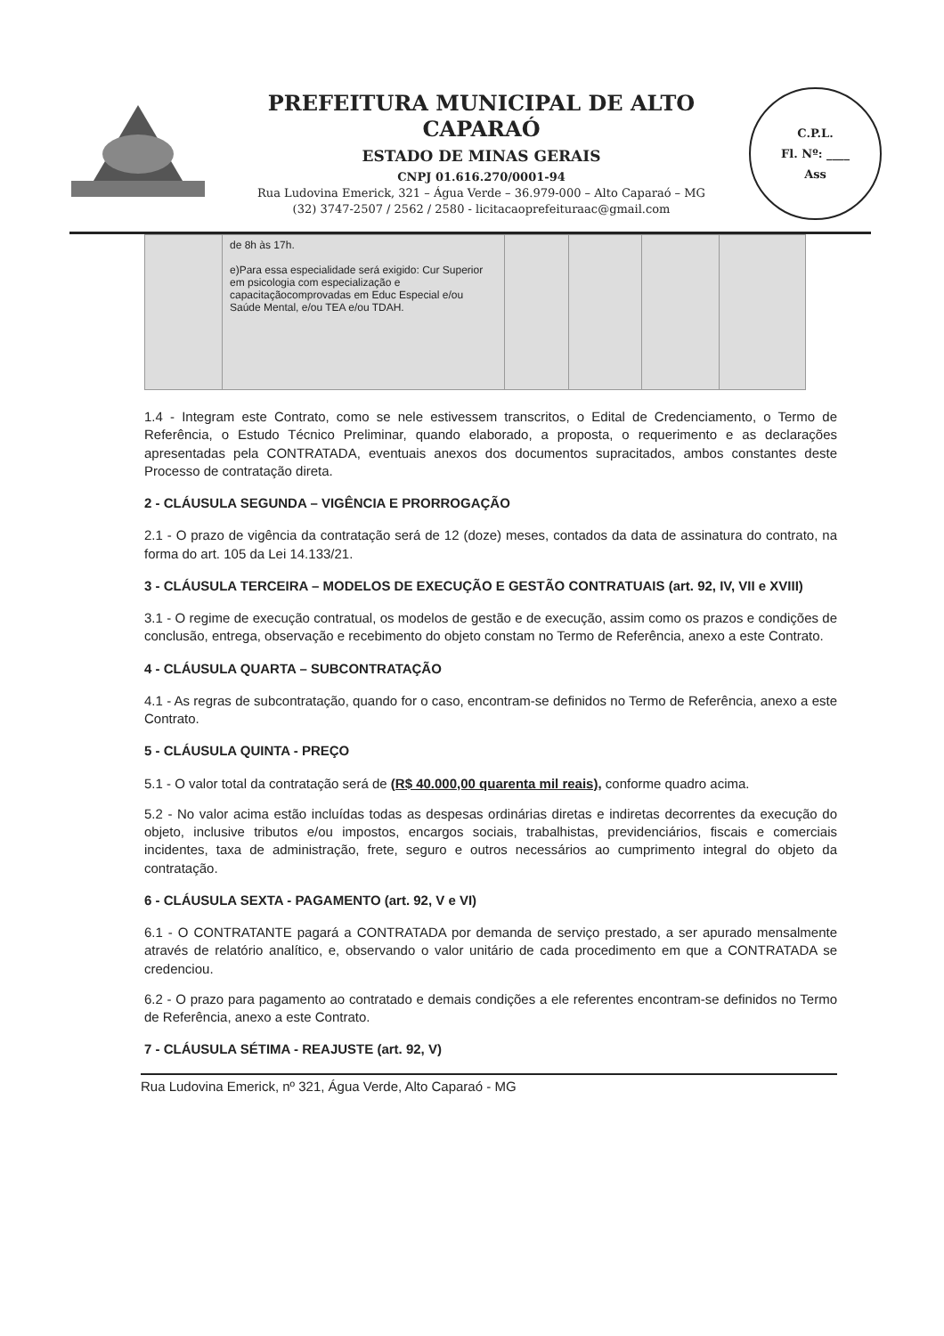PREFEITURA MUNICIPAL DE ALTO CAPARAÓ
ESTADO DE MINAS GERAIS
CNPJ 01.616.270/0001-94
Rua Ludovina Emerick, 321 – Água Verde – 36.979-000 – Alto Caparaó – MG
(32) 3747-2507 / 2562 / 2580 - licitacaoprefeituraac@gmail.com
C.P.L.
Fl. Nº: ____
Ass
| | de 8h às 17h. e)Para essa especialidade será exigido: Cur Superior em psicologia com especialização e capacitaçãocomprovadas em Educ Especial e/ou Saúde Mental, e/ou TEA e/ou TDAH. | | | | |
1.4 - Integram este Contrato, como se nele estivessem transcritos, o Edital de Credenciamento, o Termo de Referência, o Estudo Técnico Preliminar, quando elaborado, a proposta, o requerimento e as declarações apresentadas pela CONTRATADA, eventuais anexos dos documentos supracitados, ambos constantes deste Processo de contratação direta.
2 - CLÁUSULA SEGUNDA – VIGÊNCIA E PRORROGAÇÃO
2.1 - O prazo de vigência da contratação será de 12 (doze) meses, contados da data de assinatura do contrato, na forma do art. 105 da Lei 14.133/21.
3 - CLÁUSULA TERCEIRA – MODELOS DE EXECUÇÃO E GESTÃO CONTRATUAIS (art. 92, IV, VII e XVIII)
3.1 - O regime de execução contratual, os modelos de gestão e de execução, assim como os prazos e condições de conclusão, entrega, observação e recebimento do objeto constam no Termo de Referência, anexo a este Contrato.
4 - CLÁUSULA QUARTA – SUBCONTRATAÇÃO
4.1 - As regras de subcontratação, quando for o caso, encontram-se definidos no Termo de Referência, anexo a este Contrato.
5 - CLÁUSULA QUINTA - PREÇO
5.1 - O valor total da contratação será de (R$ 40.000,00 quarenta mil reais), conforme quadro acima.
5.2 - No valor acima estão incluídas todas as despesas ordinárias diretas e indiretas decorrentes da execução do objeto, inclusive tributos e/ou impostos, encargos sociais, trabalhistas, previdenciários, fiscais e comerciais incidentes, taxa de administração, frete, seguro e outros necessários ao cumprimento integral do objeto da contratação.
6 - CLÁUSULA SEXTA - PAGAMENTO (art. 92, V e VI)
6.1 - O CONTRATANTE pagará a CONTRATADA por demanda de serviço prestado, a ser apurado mensalmente através de relatório analítico, e, observando o valor unitário de cada procedimento em que a CONTRATADA se credenciou.
6.2 - O prazo para pagamento ao contratado e demais condições a ele referentes encontram-se definidos no Termo de Referência, anexo a este Contrato.
7 - CLÁUSULA SÉTIMA - REAJUSTE (art. 92, V)
Rua Ludovina Emerick, nº 321, Água Verde, Alto Caparaó - MG